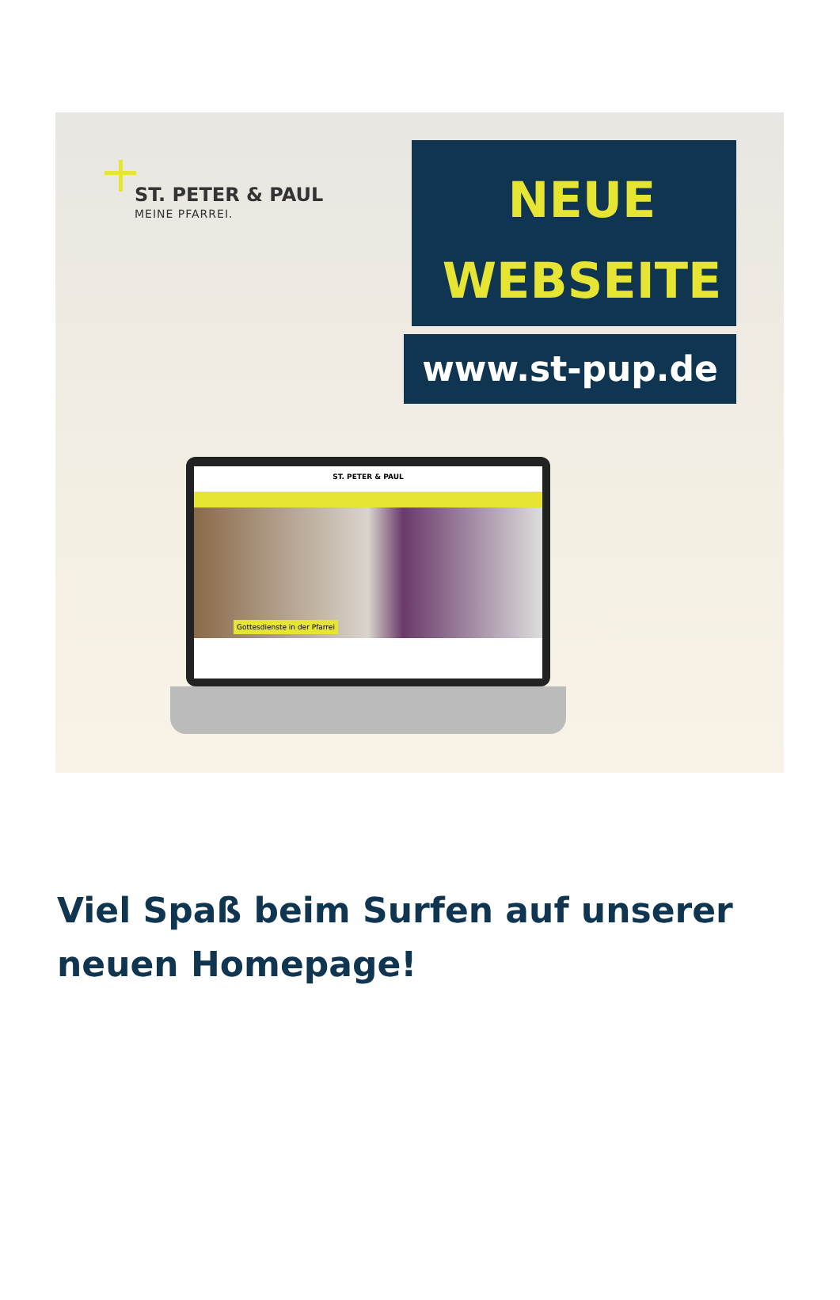ST. PETER & PAUL
MEINE PFARREI.
NEUE
WEBSEITE
www.st-pup.de
ST. PETER & PAUL
Gottesdienste in der Pfarrei
Viel Spaß beim Surfen auf unserer neuen Homepage!